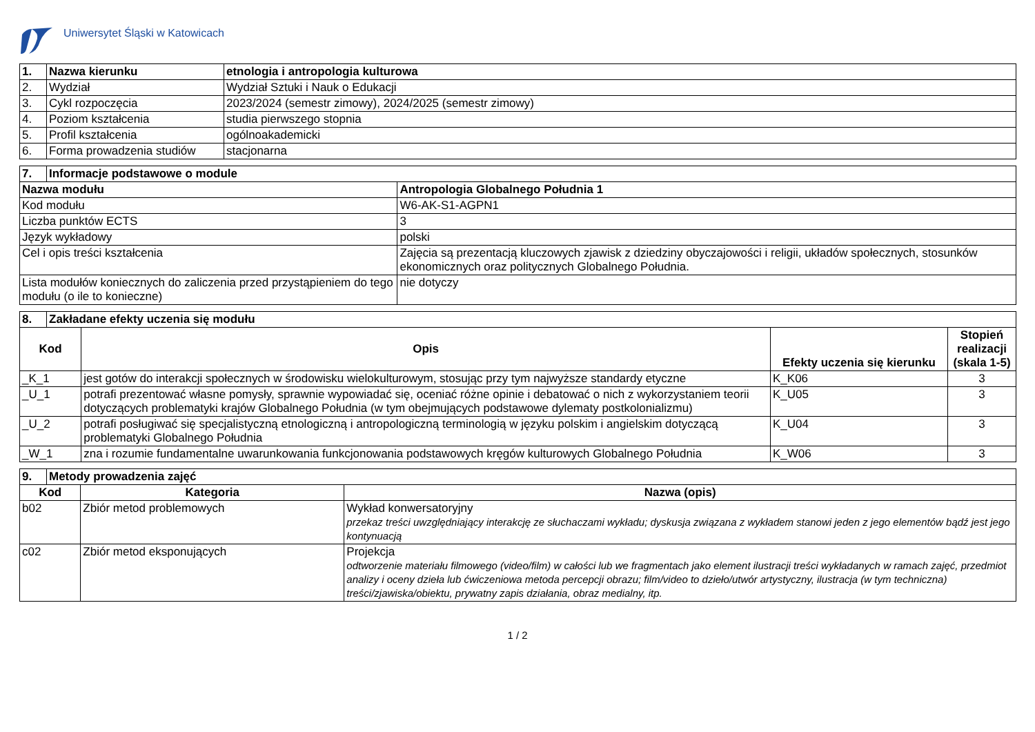Uniwersytet Śląski w Katowicach
| 1. | Nazwa kierunku | etnologia i antropologia kulturowa |
| --- | --- | --- |
| 2. | Wydział | Wydział Sztuki i Nauk o Edukacji |
| 3. | Cykl rozpoczęcia | 2023/2024 (semestr zimowy), 2024/2025 (semestr zimowy) |
| 4. | Poziom kształcenia | studia pierwszego stopnia |
| 5. | Profil kształcenia | ogólnoakademicki |
| 6. | Forma prowadzenia studiów | stacjonarna |
| 7. | Informacje podstawowe o module | |
| --- | --- | --- |
| Nazwa modułu | | Antropologia Globalnego Południa 1 |
| Kod modułu | | W6-AK-S1-AGPN1 |
| Liczba punktów ECTS | | 3 |
| Język wykładowy | | polski |
| Cel i opis treści kształcenia | | Zajęcia są prezentacją kluczowych zjawisk z dziedziny obyczajowości i religii, układów społecznych, stosunków ekonomicznych oraz politycznych Globalnego Południa. |
| Lista modułów koniecznych do zaliczenia przed przystąpieniem do tego modułu (o ile to konieczne) | | nie dotyczy |
| 8. | Zakładane efekty uczenia się modułu | | | |
| --- | --- | --- | --- | --- |
| Kod | | Opis | Efekty uczenia się kierunku | Stopień realizacji (skala 1-5) |
| _K_1 | | jest gotów do interakcji społecznych w środowisku wielokulturowym, stosując przy tym najwyższe standardy etyczne | K_K06 | 3 |
| _U_1 | | potrafi prezentować własne pomysły, sprawnie wypowiadać się, oceniać różne opinie i debatować o nich z wykorzystaniem teorii dotyczących problematyki krajów Globalnego Południa (w tym obejmujących podstawowe dylematy postkolonializmu) | K_U05 | 3 |
| _U_2 | | potrafi posługiwać się specjalistyczną etnologiczną i antropologiczną terminologią w języku polskim i angielskim dotyczącą problematyki Globalnego Południa | K_U04 | 3 |
| _W_1 | | zna i rozumie fundamentalne uwarunkowania funkcjonowania podstawowych kręgów kulturowych Globalnego Południa | K_W06 | 3 |
| 9. | Metody prowadzenia zajęć | | |
| --- | --- | --- | --- |
| Kod | | Kategoria | Nazwa (opis) |
| b02 | | Zbiór metod problemowych | Wykład konwersatoryjny przekaz treści uwzględniający interakcję ze słuchaczami wykładu; dyskusja związana z wykładem stanowi jeden z jego elementów bądź jest jego kontynuacją |
| c02 | | Zbiór metod eksponujących | Projekcja odtworzenie materiału filmowego (video/film) w całości lub we fragmentach jako element ilustracji treści wykładanych w ramach zajęć, przedmiot analizy i oceny dzieła lub ćwiczeniowa metoda percepcji obrazu; film/video to dzieło/utwór artystyczny, ilustracja (w tym techniczna) treści/zjawiska/obiektu, prywatny zapis działania, obraz medialny, itp. |
1 / 2